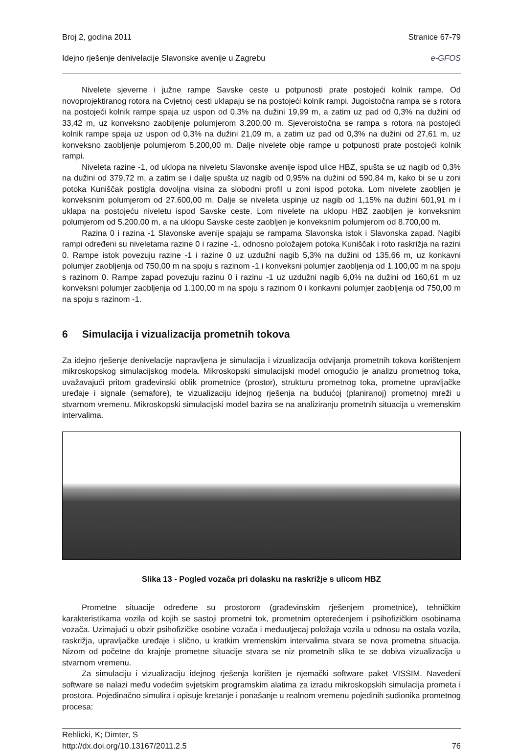Broj 2, godina 2011 Stranice 67-79
Idejno rješenje denivelacije Slavonske avenije u Zagrebu e-GFOS
Nivelete sjeverne i južne rampe Savske ceste u potpunosti prate postojeći kolnik rampe. Od novoprojektiranog rotora na Cvjetnoj cesti uklapaju se na postojeći kolnik rampi. Jugoistočna rampa se s rotora na postojeći kolnik rampe spaja uz uspon od 0,3% na dužini 19,99 m, a zatim uz pad od 0,3% na dužini od 33,42 m, uz konveksno zaobljenje polumjerom 3.200,00 m. Sjeveroistočna se rampa s rotora na postojeći kolnik rampe spaja uz uspon od 0,3% na dužini 21,09 m, a zatim uz pad od 0,3% na dužini od 27,61 m, uz konveksno zaobljenje polumjerom 5.200,00 m. Dalje nivelete obje rampe u potpunosti prate postojeći kolnik rampi.
Niveleta razine -1, od uklopa na niveletu Slavonske avenije ispod ulice HBZ, spušta se uz nagib od 0,3% na dužini od 379,72 m, a zatim se i dalje spušta uz nagib od 0,95% na dužini od 590,84 m, kako bi se u zoni potoka Kuniščak postigla dovoljna visina za slobodni profil u zoni ispod potoka. Lom nivelete zaobljen je konveksnim polumjerom od 27.600,00 m. Dalje se niveleta uspinje uz nagib od 1,15% na dužini 601,91 m i uklapa na postojeću niveletu ispod Savske ceste. Lom nivelete na uklopu HBZ zaobljen je konveksnim polumjerom od 5.200,00 m, a na uklopu Savske ceste zaobljen je konveksnim polumjerom od 8.700,00 m.
Razina 0 i razina -1 Slavonske avenije spajaju se rampama Slavonska istok i Slavonska zapad. Nagibi rampi određeni su niveletama razine 0 i razine -1, odnosno položajem potoka Kuniščak i roto raskrižja na razini 0. Rampe istok povezuju razine -1 i razine 0 uz uzdužni nagib 5,3% na dužini od 135,66 m, uz konkavni polumjer zaobljenja od 750,00 m na spoju s razinom -1 i konveksni polumjer zaobljenja od 1.100,00 m na spoju s razinom 0. Rampe zapad povezuju razinu 0 i razinu -1 uz uzdužni nagib 6,0% na dužini od 160,61 m uz konveksni polumjer zaobljenja od 1.100,00 m na spoju s razinom 0 i konkavni polumjer zaobljenja od 750,00 m na spoju s razinom -1.
6 Simulacija i vizualizacija prometnih tokova
Za idejno rješenje denivelacije napravljena je simulacija i vizualizacija odvijanja prometnih tokova korištenjem mikroskopskog simulacijskog modela. Mikroskopski simulacijski model omogućio je analizu prometnog toka, uvažavajući pritom građevinski oblik prometnice (prostor), strukturu prometnog toka, prometne upravljačke uređaje i signale (semafore), te vizualizaciju idejnog rješenja na budućoj (planiranoj) prometnoj mreži u stvarnom vremenu. Mikroskopski simulacijski model bazira se na analiziranju prometnih situacija u vremenskim intervalima.
Slika 13 - Pogled vozača pri dolasku na raskrižje s ulicom HBZ
Prometne situacije određene su prostorom (građevinskim rješenjem prometnice), tehničkim karakteristikama vozila od kojih se sastoji prometni tok, prometnim opterećenjem i psihofizičkim osobinama vozača. Uzimajući u obzir psihofizičke osobine vozača i međuutjecaj položaja vozila u odnosu na ostala vozila, raskrižja, upravljačke uređaje i slično, u kratkim vremenskim intervalima stvara se nova prometna situacija. Nizom od početne do krajnje prometne situacije stvara se niz prometnih slika te se dobiva vizualizacija u stvarnom vremenu.
Za simulaciju i vizualizaciju idejnog rješenja korišten je njemački software paket VISSIM. Navedeni software se nalazi među vodećim svjetskim programskim alatima za izradu mikroskopskih simulacija prometa i prostora. Pojedinačno simulira i opisuje kretanje i ponašanje u realnom vremenu pojedinih sudionika prometnog procesa:
Rehlicki, K; Dimter, S
http://dx.doi.org/10.13167/2011.2.5 76